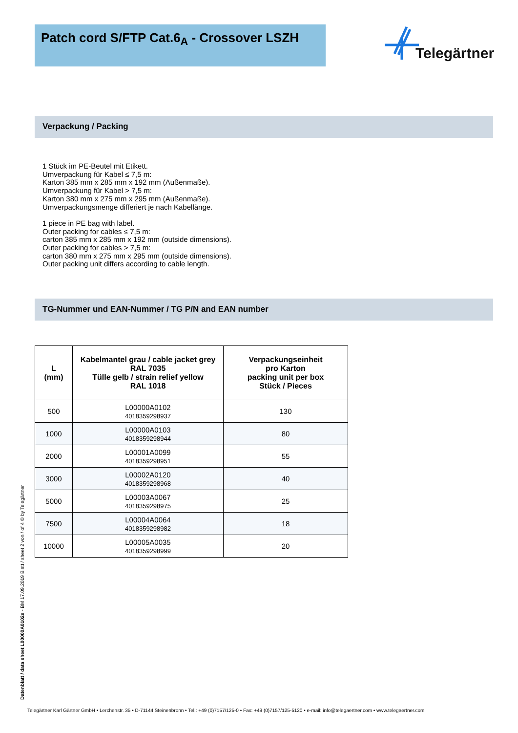Patch cord S/FTP Cat.6<sub>A</sub> - Crossover LSZH Telegärtner
Verpackung / Packing
1 Stück im PE-Beutel mit Etikett.
Umverpackung für Kabel ≤ 7,5 m:
Karton 385 mm x 285 mm x 192 mm (Außenmaße).
Umverpackung für Kabel > 7,5 m:
Karton 380 mm x 275 mm x 295 mm (Außenmaße).
Umverpackungsmenge differiert je nach Kabellänge.
1 piece in PE bag with label.
Outer packing for cables ≤ 7,5 m:
carton 385 mm x 285 mm x 192 mm (outside dimensions).
Outer packing for cables > 7,5 m:
carton 380 mm x 275 mm x 295 mm (outside dimensions).
Outer packing unit differs according to cable length.
TG-Nummer und EAN-Nummer / TG P/N and EAN number
| L (mm) | Kabelmantel grau / cable jacket grey RAL 7035 Tülle gelb / strain relief yellow RAL 1018 | Verpackungseinheit pro Karton packing unit per box Stück / Pieces |
| --- | --- | --- |
| 500 | L00000A0102 4018359298937 | 130 |
| 1000 | L00000A0103 4018359298944 | 80 |
| 2000 | L00001A0099 4018359298951 | 55 |
| 3000 | L00002A0120 4018359298968 | 40 |
| 5000 | L00003A0067 4018359298975 | 25 |
| 7500 | L00004A0064 4018359298982 | 18 |
| 10000 | L00005A0035 4018359298999 | 20 |
Datenblatt / data sheet L00000A0102e - BM 17.09.2019 Blatt / sheet 2 von / of 4 © by Telegärtner
Telegärtner Karl Gärtner GmbH • Lerchenstr. 35 • D-71144 Steinenbronn • Tel.: +49 (0)7157/125-0 • Fax: +49 (0)7157/125-5120 • e-mail: info@telegaertner.com • www.telegaertner.com